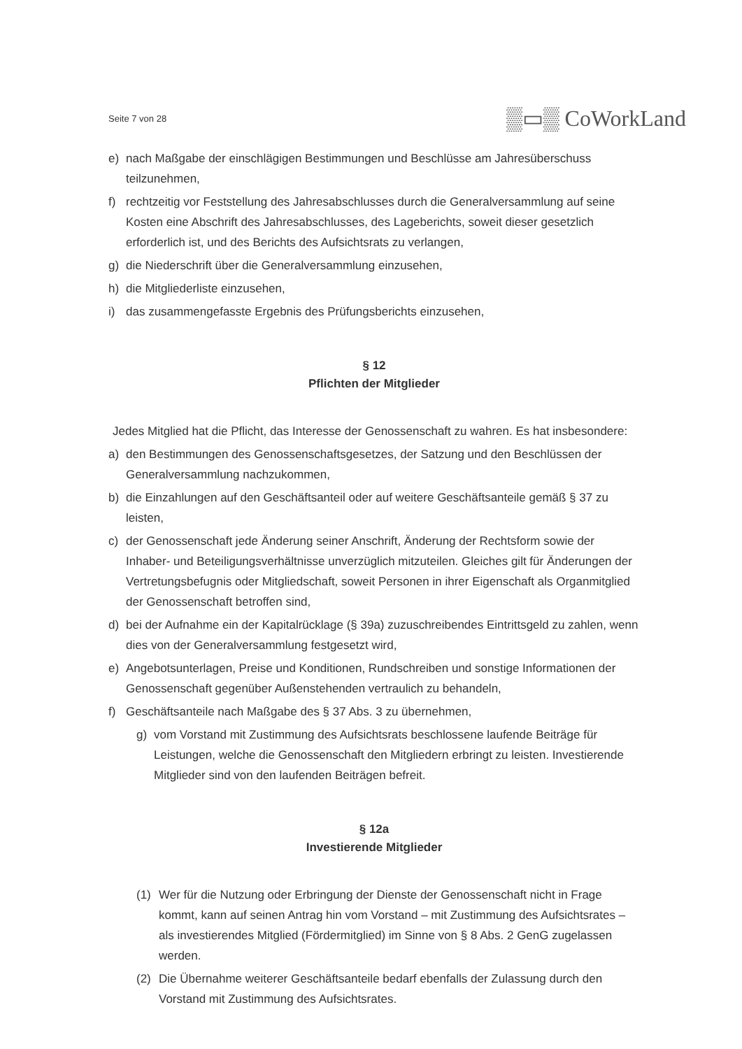Seite 7 von 28 ▒▭▒ CoWorkLand
e) nach Maßgabe der einschlägigen Bestimmungen und Beschlüsse am Jahresüberschuss teilzunehmen,
f) rechtzeitig vor Feststellung des Jahresabschlusses durch die Generalversammlung auf seine Kosten eine Abschrift des Jahresabschlusses, des Lageberichts, soweit dieser gesetzlich erforderlich ist, und des Berichts des Aufsichtsrats zu verlangen,
g) die Niederschrift über die Generalversammlung einzusehen,
h) die Mitgliederliste einzusehen,
i) das zusammengefasste Ergebnis des Prüfungsberichts einzusehen,
§ 12
Pflichten der Mitglieder
Jedes Mitglied hat die Pflicht, das Interesse der Genossenschaft zu wahren. Es hat insbesondere:
a) den Bestimmungen des Genossenschaftsgesetzes, der Satzung und den Beschlüssen der Generalversammlung nachzukommen,
b) die Einzahlungen auf den Geschäftsanteil oder auf weitere Geschäftsanteile gemäß § 37 zu leisten,
c) der Genossenschaft jede Änderung seiner Anschrift, Änderung der Rechtsform sowie der Inhaber- und Beteiligungsverhältnisse unverzüglich mitzuteilen. Gleiches gilt für Änderungen der Vertretungsbefugnis oder Mitgliedschaft, soweit Personen in ihrer Eigenschaft als Organmitglied der Genossenschaft betroffen sind,
d) bei der Aufnahme ein der Kapitalrücklage (§ 39a) zuzuschreibendes Eintrittsgeld zu zahlen, wenn dies von der Generalversammlung festgesetzt wird,
e) Angebotsunterlagen, Preise und Konditionen, Rundschreiben und sonstige Informationen der Genossenschaft gegenüber Außenstehenden vertraulich zu behandeln,
f) Geschäftsanteile nach Maßgabe des § 37 Abs. 3 zu übernehmen,
g) vom Vorstand mit Zustimmung des Aufsichtsrats beschlossene laufende Beiträge für Leistungen, welche die Genossenschaft den Mitgliedern erbringt zu leisten. Investierende Mitglieder sind von den laufenden Beiträgen befreit.
§ 12a
Investierende Mitglieder
(1) Wer für die Nutzung oder Erbringung der Dienste der Genossenschaft nicht in Frage kommt, kann auf seinen Antrag hin vom Vorstand – mit Zustimmung des Aufsichtsrates – als investierendes Mitglied (Fördermitglied) im Sinne von § 8 Abs. 2 GenG zugelassen werden.
(2) Die Übernahme weiterer Geschäftsanteile bedarf ebenfalls der Zulassung durch den Vorstand mit Zustimmung des Aufsichtsrates.